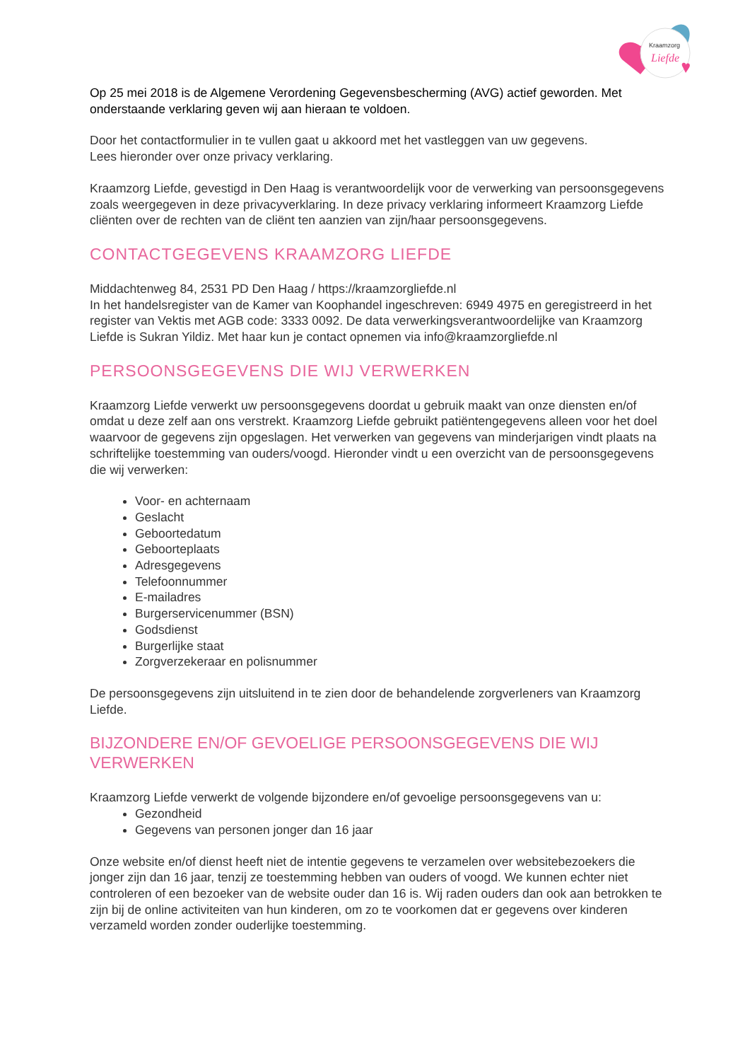Kraamzorg
Liefde
Op 25 mei 2018 is de Algemene Verordening Gegevensbescherming (AVG) actief geworden. Met onderstaande verklaring geven wij aan hieraan te voldoen.
Door het contactformulier in te vullen gaat u akkoord met het vastleggen van uw gegevens.
Lees hieronder over onze privacy verklaring.
Kraamzorg Liefde, gevestigd in Den Haag is verantwoordelijk voor de verwerking van persoonsgegevens zoals weergegeven in deze privacyverklaring. In deze privacy verklaring informeert Kraamzorg Liefde cliënten over de rechten van de cliënt ten aanzien van zijn/haar persoonsgegevens.
CONTACTGEGEVENS KRAAMZORG LIEFDE
Middachtenweg 84, 2531 PD Den Haag / https://kraamzorgliefde.nl
In het handelsregister van de Kamer van Koophandel ingeschreven: 6949 4975 en geregistreerd in het register van Vektis met AGB code: 3333 0092. De data verwerkingsverantwoordelijke van Kraamzorg Liefde is Sukran Yildiz. Met haar kun je contact opnemen via info@kraamzorgliefde.nl
PERSOONSGEGEVENS DIE WIJ VERWERKEN
Kraamzorg Liefde verwerkt uw persoonsgegevens doordat u gebruik maakt van onze diensten en/of omdat u deze zelf aan ons verstrekt. Kraamzorg Liefde gebruikt patiëntengegevens alleen voor het doel waarvoor de gegevens zijn opgeslagen. Het verwerken van gegevens van minderjarigen vindt plaats na schriftelijke toestemming van ouders/voogd. Hieronder vindt u een overzicht van de persoonsgegevens die wij verwerken:
Voor- en achternaam
Geslacht
Geboortedatum
Geboorteplaats
Adresgegevens
Telefoonnummer
E-mailadres
Burgerservicenummer (BSN)
Godsdienst
Burgerlijke staat
Zorgverzekeraar en polisnummer
De persoonsgegevens zijn uitsluitend in te zien door de behandelende zorgverleners van Kraamzorg Liefde.
BIJZONDERE EN/OF GEVOELIGE PERSOONSGEGEVENS DIE WIJ VERWERKEN
Kraamzorg Liefde verwerkt de volgende bijzondere en/of gevoelige persoonsgegevens van u:
Gezondheid
Gegevens van personen jonger dan 16 jaar
Onze website en/of dienst heeft niet de intentie gegevens te verzamelen over websitebezoekers die jonger zijn dan 16 jaar, tenzij ze toestemming hebben van ouders of voogd. We kunnen echter niet controleren of een bezoeker van de website ouder dan 16 is. Wij raden ouders dan ook aan betrokken te zijn bij de online activiteiten van hun kinderen, om zo te voorkomen dat er gegevens over kinderen verzameld worden zonder ouderlijke toestemming.